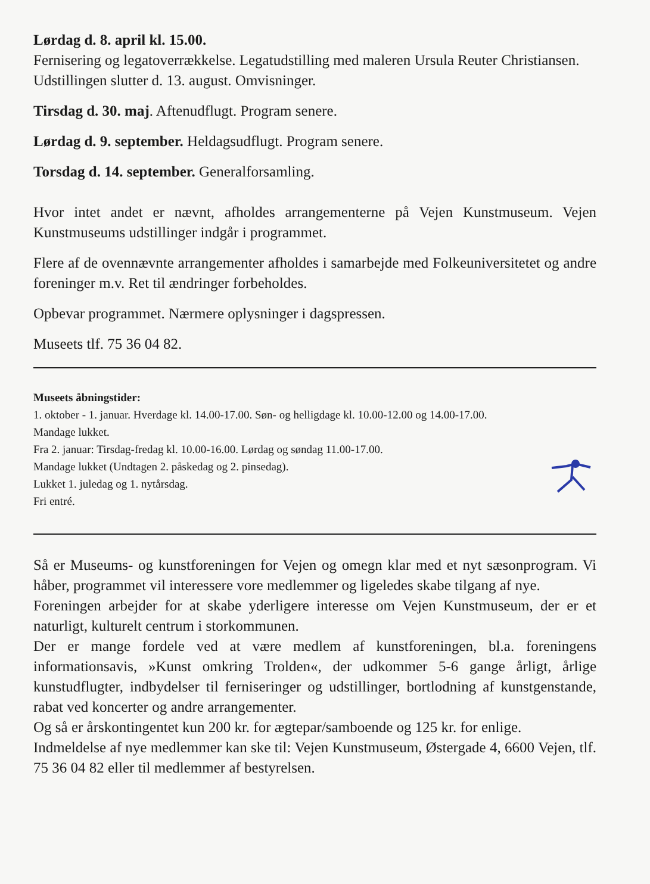Lørdag d. 8. april kl. 15.00.
Fernisering og legatoverrækkelse. Legatudstilling med maleren Ursula Reuter Christiansen.
Udstillingen slutter d. 13. august. Omvisninger.
Tirsdag d. 30. maj. Aftenudflugt. Program senere.
Lørdag d. 9. september. Heldagsudflugt. Program senere.
Torsdag d. 14. september. Generalforsamling.
Hvor intet andet er nævnt, afholdes arrangementerne på Vejen Kunstmuseum. Vejen Kunstmuseums udstillinger indgår i programmet.
Flere af de ovennævnte arrangementer afholdes i samarbejde med Folkeuniversitetet og andre foreninger m.v. Ret til ændringer forbeholdes.
Opbevar programmet. Nærmere oplysninger i dagspressen.
Museets tlf. 75 36 04 82.
Museets åbningstider:
1. oktober - 1. januar. Hverdage kl. 14.00-17.00. Søn- og helligdage kl. 10.00-12.00 og 14.00-17.00.
Mandage lukket.
Fra 2. januar: Tirsdag-fredag kl. 10.00-16.00. Lørdag og søndag 11.00-17.00.
Mandage lukket (Undtagen 2. påskedag og 2. pinsedag).
Lukket 1. juledag og 1. nytårsdag.
Fri entré.
Så er Museums- og kunstforeningen for Vejen og omegn klar med et nyt sæsonprogram. Vi håber, programmet vil interessere vore medlemmer og ligeledes skabe tilgang af nye.
Foreningen arbejder for at skabe yderligere interesse om Vejen Kunstmuseum, der er et naturligt, kulturelt centrum i storkommunen.
Der er mange fordele ved at være medlem af kunstforeningen, bl.a. foreningens informationsavis, »Kunst omkring Trolden«, der udkommer 5-6 gange årligt, årlige kunstudflugter, indbydelser til ferniseringer og udstillinger, bortlodning af kunstgenstande, rabat ved koncerter og andre arrangementer.
Og så er årskontingentet kun 200 kr. for ægtepar/samboende og 125 kr. for enlige.
Indmeldelse af nye medlemmer kan ske til: Vejen Kunstmuseum, Østergade 4, 6600 Vejen, tlf. 75 36 04 82 eller til medlemmer af bestyrelsen.